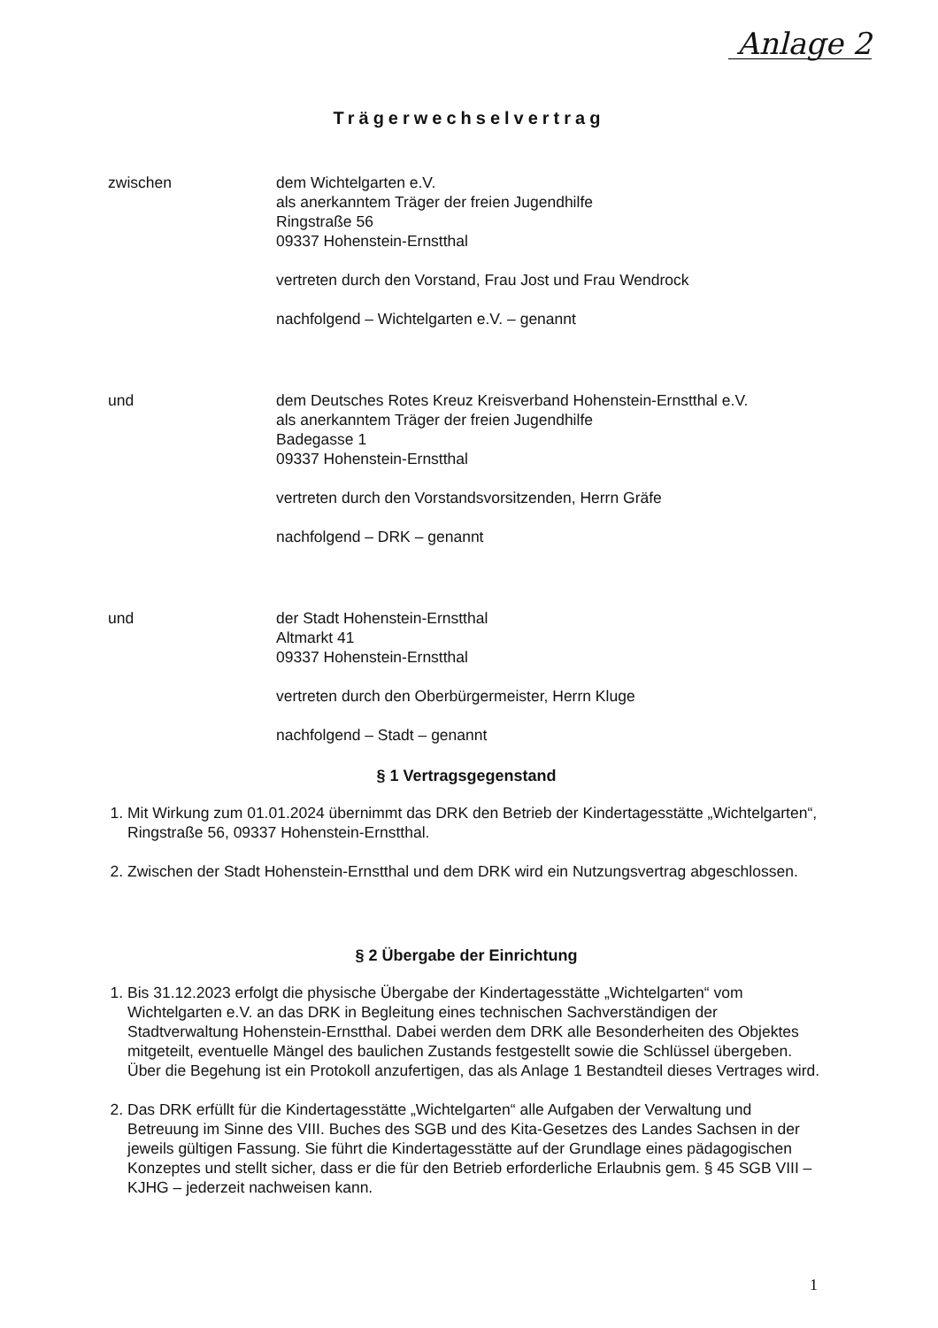Anlage 2
Trägerwechselvertrag
zwischen dem Wichtelgarten e.V.
als anerkanntem Träger der freien Jugendhilfe
Ringstraße 56
09337 Hohenstein-Ernstthal
vertreten durch den Vorstand, Frau Jost und Frau Wendrock
nachfolgend – Wichtelgarten e.V. – genannt
und dem Deutsches Rotes Kreuz Kreisverband Hohenstein-Ernstthal e.V.
als anerkanntem Träger der freien Jugendhilfe
Badegasse 1
09337 Hohenstein-Ernstthal
vertreten durch den Vorstandsvorsitzenden, Herrn Gräfe
nachfolgend – DRK – genannt
und der Stadt Hohenstein-Ernstthal
Altmarkt 41
09337 Hohenstein-Ernstthal
vertreten durch den Oberbürgermeister, Herrn Kluge
nachfolgend – Stadt – genannt
§ 1 Vertragsgegenstand
1. Mit Wirkung zum 01.01.2024 übernimmt das DRK den Betrieb der Kindertagesstätte „Wichtelgarten“, Ringstraße 56, 09337 Hohenstein-Ernstthal.
2. Zwischen der Stadt Hohenstein-Ernstthal und dem DRK wird ein Nutzungsvertrag abgeschlossen.
§ 2 Übergabe der Einrichtung
1. Bis 31.12.2023 erfolgt die physische Übergabe der Kindertagesstätte „Wichtelgarten“ vom Wichtelgarten e.V. an das DRK in Begleitung eines technischen Sachverständigen der Stadtverwaltung Hohenstein-Ernstthal. Dabei werden dem DRK alle Besonderheiten des Objektes mitgeteilt, eventuelle Mängel des baulichen Zustands festgestellt sowie die Schlüssel übergeben. Über die Begehung ist ein Protokoll anzufertigen, das als Anlage 1 Bestandteil dieses Vertrages wird.
2. Das DRK erfüllt für die Kindertagesstätte „Wichtelgarten“ alle Aufgaben der Verwaltung und Betreuung im Sinne des VIII. Buches des SGB und des Kita-Gesetzes des Landes Sachsen in der jeweils gültigen Fassung. Sie führt die Kindertagesstätte auf der Grundlage eines pädagogischen Konzeptes und stellt sicher, dass er die für den Betrieb erforderliche Erlaubnis gem. § 45 SGB VIII – KJHG – jederzeit nachweisen kann.
1